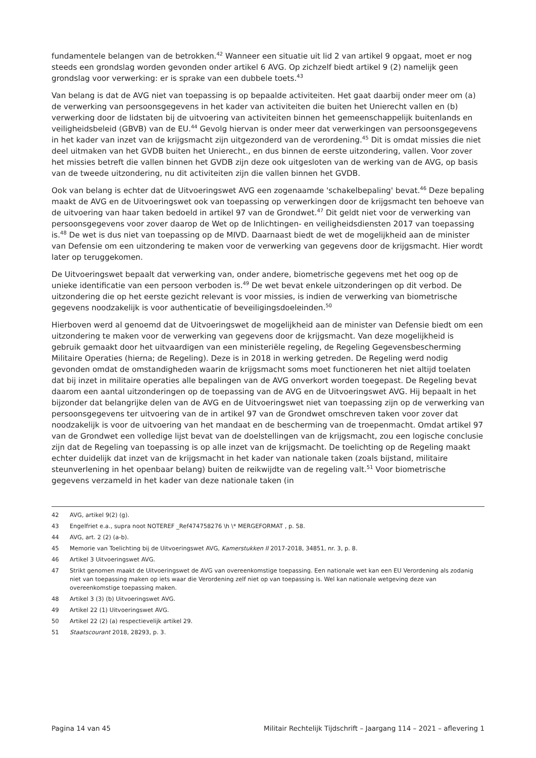fundamentele belangen van de betrokken.<sup>42</sup> Wanneer een situatie uit lid 2 van artikel 9 opgaat, moet er nog steeds een grondslag worden gevonden onder artikel 6 AVG. Op zichzelf biedt artikel 9 (2) namelijk geen grondslag voor verwerking: er is sprake van een dubbele toets.<sup>43</sup>
Van belang is dat de AVG niet van toepassing is op bepaalde activiteiten. Het gaat daarbij onder meer om (a) de verwerking van persoonsgegevens in het kader van activiteiten die buiten het Unierecht vallen en (b) verwerking door de lidstaten bij de uitvoering van activiteiten binnen het gemeenschappelijk buitenlands en veiligheidsbeleid (GBVB) van de EU.<sup>44</sup> Gevolg hiervan is onder meer dat verwerkingen van persoonsgegevens in het kader van inzet van de krijgsmacht zijn uitgezonderd van de verordening.<sup>45</sup> Dit is omdat missies die niet deel uitmaken van het GVDB buiten het Unierecht., en dus binnen de eerste uitzondering, vallen. Voor zover het missies betreft die vallen binnen het GVDB zijn deze ook uitgesloten van de werking van de AVG, op basis van de tweede uitzondering, nu dit activiteiten zijn die vallen binnen het GVDB.
Ook van belang is echter dat de Uitvoeringswet AVG een zogenaamde 'schakelbepaling' bevat.<sup>46</sup> Deze bepaling maakt de AVG en de Uitvoeringswet ook van toepassing op verwerkingen door de krijgsmacht ten behoeve van de uitvoering van haar taken bedoeld in artikel 97 van de Grondwet.<sup>47</sup> Dit geldt niet voor de verwerking van persoonsgegevens voor zover daarop de Wet op de Inlichtingen- en veiligheidsdiensten 2017 van toepassing is.<sup>48</sup> De wet is dus niet van toepassing op de MIVD. Daarnaast biedt de wet de mogelijkheid aan de minister van Defensie om een uitzondering te maken voor de verwerking van gegevens door de krijgsmacht. Hier wordt later op teruggekomen.
De Uitvoeringswet bepaalt dat verwerking van, onder andere, biometrische gegevens met het oog op de unieke identificatie van een persoon verboden is.<sup>49</sup> De wet bevat enkele uitzonderingen op dit verbod. De uitzondering die op het eerste gezicht relevant is voor missies, is indien de verwerking van biometrische gegevens noodzakelijk is voor authenticatie of beveiligingsdoeleinden.<sup>50</sup>
Hierboven werd al genoemd dat de Uitvoeringswet de mogelijkheid aan de minister van Defensie biedt om een uitzondering te maken voor de verwerking van gegevens door de krijgsmacht. Van deze mogelijkheid is gebruik gemaakt door het uitvaardigen van een ministeriële regeling, de Regeling Gegevensbescherming Militaire Operaties (hierna; de Regeling). Deze is in 2018 in werking getreden. De Regeling werd nodig gevonden omdat de omstandigheden waarin de krijgsmacht soms moet functioneren het niet altijd toelaten dat bij inzet in militaire operaties alle bepalingen van de AVG onverkort worden toegepast. De Regeling bevat daarom een aantal uitzonderingen op de toepassing van de AVG en de Uitvoeringswet AVG. Hij bepaalt in het bijzonder dat belangrijke delen van de AVG en de Uitvoeringswet niet van toepassing zijn op de verwerking van persoonsgegevens ter uitvoering van de in artikel 97 van de Grondwet omschreven taken voor zover dat noodzakelijk is voor de uitvoering van het mandaat en de bescherming van de troepenmacht. Omdat artikel 97 van de Grondwet een volledige lijst bevat van de doelstellingen van de krijgsmacht, zou een logische conclusie zijn dat de Regeling van toepassing is op alle inzet van de krijgsmacht. De toelichting op de Regeling maakt echter duidelijk dat inzet van de krijgsmacht in het kader van nationale taken (zoals bijstand, militaire steunverlening in het openbaar belang) buiten de reikwijdte van de regeling valt.<sup>51</sup> Voor biometrische gegevens verzameld in het kader van deze nationale taken (in
42 AVG, artikel 9(2) (g).
43 Engelfriet e.a., supra noot NOTEREF _Ref474758276 \h \* MERGEFORMAT , p. 58.
44 AVG, art. 2 (2) (a-b).
45 Memorie van Toelichting bij de Uitvoeringswet AVG, Kamerstukken II 2017-2018, 34851, nr. 3, p. 8.
46 Artikel 3 Uitvoeringswet AVG.
47 Strikt genomen maakt de Uitvoeringswet de AVG van overeenkomstige toepassing. Een nationale wet kan een EU Verordening als zodanig niet van toepassing maken op iets waar die Verordening zelf niet op van toepassing is. Wel kan nationale wetgeving deze van overeenkomstige toepassing maken.
48 Artikel 3 (3) (b) Uitvoeringswet AVG.
49 Artikel 22 (1) Uitvoeringswet AVG.
50 Artikel 22 (2) (a) respectievelijk artikel 29.
51 Staatscourant 2018, 28293, p. 3.
Pagina 14 van 45 Militair Rechtelijk Tijdschrift – Jaargang 114 – 2021 – aflevering 1